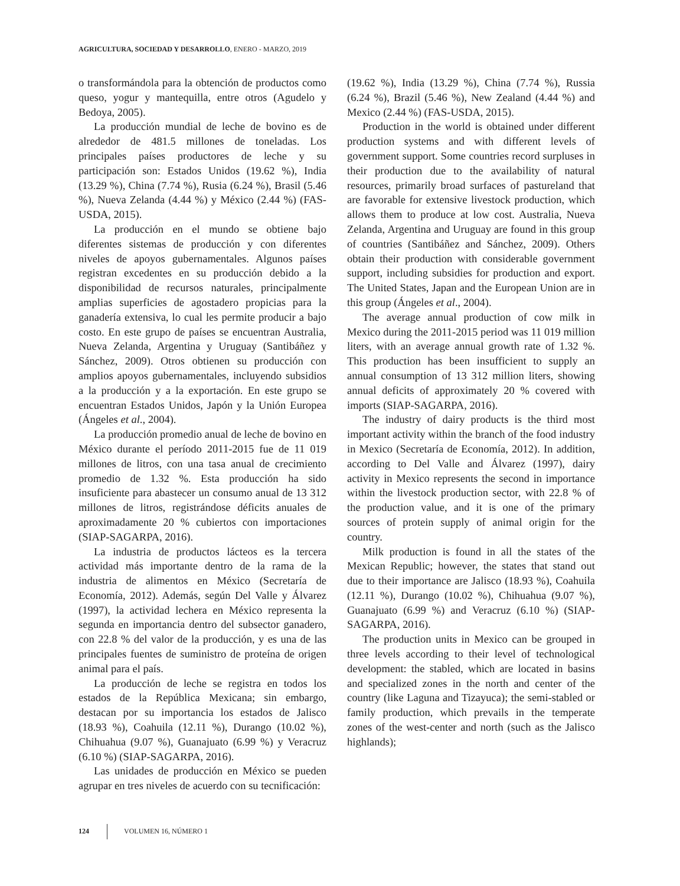AGRICULTURA, SOCIEDAD Y DESARROLLO, ENERO - MARZO, 2019
o transformándola para la obtención de productos como queso, yogur y mantequilla, entre otros (Agudelo y Bedoya, 2005).
La producción mundial de leche de bovino es de alrededor de 481.5 millones de toneladas. Los principales países productores de leche y su participación son: Estados Unidos (19.62 %), India (13.29 %), China (7.74 %), Rusia (6.24 %), Brasil (5.46 %), Nueva Zelanda (4.44 %) y México (2.44 %) (FAS-USDA, 2015).
La producción en el mundo se obtiene bajo diferentes sistemas de producción y con diferentes niveles de apoyos gubernamentales. Algunos países registran excedentes en su producción debido a la disponibilidad de recursos naturales, principalmente amplias superficies de agostadero propicias para la ganadería extensiva, lo cual les permite producir a bajo costo. En este grupo de países se encuentran Australia, Nueva Zelanda, Argentina y Uruguay (Santibáñez y Sánchez, 2009). Otros obtienen su producción con amplios apoyos gubernamentales, incluyendo subsidios a la producción y a la exportación. En este grupo se encuentran Estados Unidos, Japón y la Unión Europea (Ángeles et al., 2004).
La producción promedio anual de leche de bovino en México durante el período 2011-2015 fue de 11 019 millones de litros, con una tasa anual de crecimiento promedio de 1.32 %. Esta producción ha sido insuficiente para abastecer un consumo anual de 13 312 millones de litros, registrándose déficits anuales de aproximadamente 20 % cubiertos con importaciones (SIAP-SAGARPA, 2016).
La industria de productos lácteos es la tercera actividad más importante dentro de la rama de la industria de alimentos en México (Secretaría de Economía, 2012). Además, según Del Valle y Álvarez (1997), la actividad lechera en México representa la segunda en importancia dentro del subsector ganadero, con 22.8 % del valor de la producción, y es una de las principales fuentes de suministro de proteína de origen animal para el país.
La producción de leche se registra en todos los estados de la República Mexicana; sin embargo, destacan por su importancia los estados de Jalisco (18.93 %), Coahuila (12.11 %), Durango (10.02 %), Chihuahua (9.07 %), Guanajuato (6.99 %) y Veracruz (6.10 %) (SIAP-SAGARPA, 2016).
Las unidades de producción en México se pueden agrupar en tres niveles de acuerdo con su tecnificación:
(19.62 %), India (13.29 %), China (7.74 %), Russia (6.24 %), Brazil (5.46 %), New Zealand (4.44 %) and Mexico (2.44 %) (FAS-USDA, 2015).
Production in the world is obtained under different production systems and with different levels of government support. Some countries record surpluses in their production due to the availability of natural resources, primarily broad surfaces of pastureland that are favorable for extensive livestock production, which allows them to produce at low cost. Australia, Nueva Zelanda, Argentina and Uruguay are found in this group of countries (Santibáñez and Sánchez, 2009). Others obtain their production with considerable government support, including subsidies for production and export. The United States, Japan and the European Union are in this group (Ángeles et al., 2004).
The average annual production of cow milk in Mexico during the 2011-2015 period was 11 019 million liters, with an average annual growth rate of 1.32 %. This production has been insufficient to supply an annual consumption of 13 312 million liters, showing annual deficits of approximately 20 % covered with imports (SIAP-SAGARPA, 2016).
The industry of dairy products is the third most important activity within the branch of the food industry in Mexico (Secretaría de Economía, 2012). In addition, according to Del Valle and Álvarez (1997), dairy activity in Mexico represents the second in importance within the livestock production sector, with 22.8 % of the production value, and it is one of the primary sources of protein supply of animal origin for the country.
Milk production is found in all the states of the Mexican Republic; however, the states that stand out due to their importance are Jalisco (18.93 %), Coahuila (12.11 %), Durango (10.02 %), Chihuahua (9.07 %), Guanajuato (6.99 %) and Veracruz (6.10 %) (SIAP-SAGARPA, 2016).
The production units in Mexico can be grouped in three levels according to their level of technological development: the stabled, which are located in basins and specialized zones in the north and center of the country (like Laguna and Tizayuca); the semi-stabled or family production, which prevails in the temperate zones of the west-center and north (such as the Jalisco highlands);
124 VOLUMEN 16, NÚMERO 1